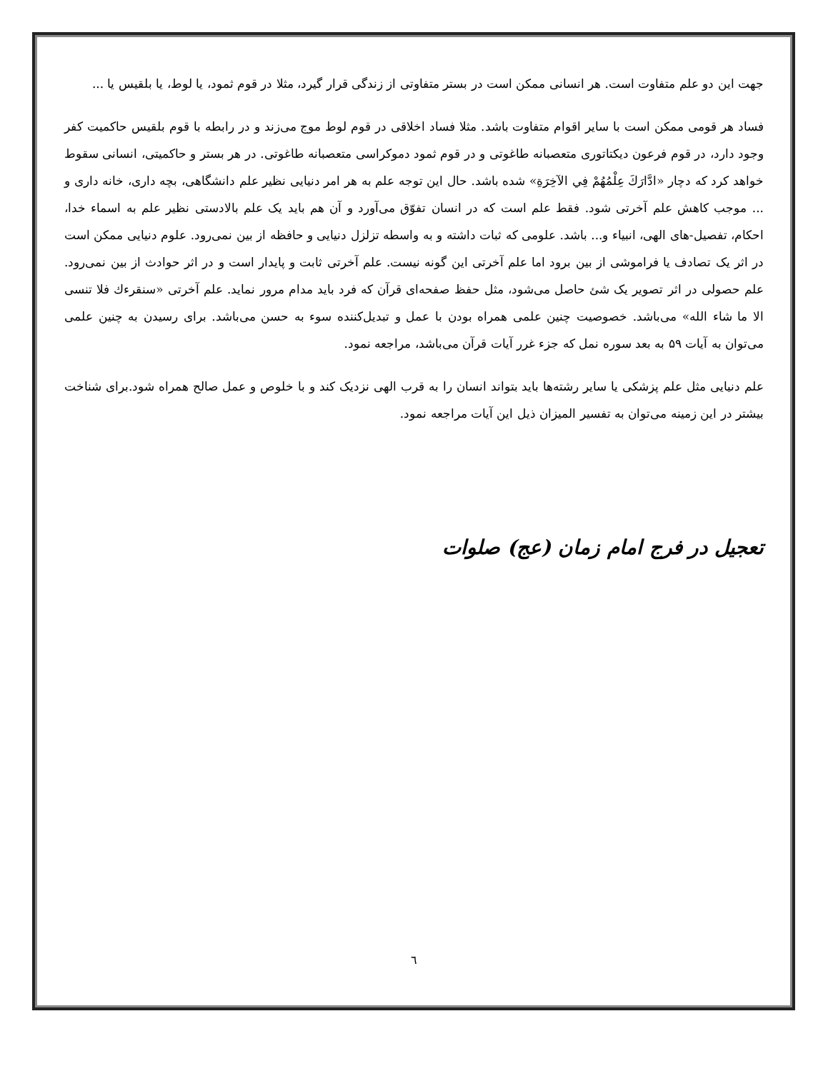جهت این دو علم متفاوت است. هر انسانی ممکن است در بستر متفاوتی از زندگی قرار گیرد، مثلا در قوم ثمود، یا لوط، یا بلقیس یا ...
فساد هر قومی ممکن است با سایر اقوام متفاوت باشد. مثلا فساد اخلاقی در قوم لوط موج می‌زند و در رابطه با قوم بلقیس حاکمیت کفر وجود دارد، در قوم فرعون دیکتاتوری متعصبانه طاغوتی و در قوم ثمود دموکراسی متعصبانه طاغوتی. در هر بستر و حاکمیتی، انسانی سقوط خواهد کرد که دچار «ادَّارَكَ عِلْمُهُمْ فِي الآخِرَةِ» شده باشد. حال این توجه علم به هر امر دنیایی نظیر علم دانشگاهی، بچه داری، خانه داری و ... موجب کاهش علم آخرتی شود. فقط علم است که در انسان تفوّق می‌آورد و آن هم باید یک علم بالادستی نظیر علم به اسماء خدا، احکام، تفصیل-های الهی، انبیاء و... باشد. علومی که ثبات داشته و به واسطه تزلزل دنیایی و حافظه از بین نمی‌رود. علوم دنیایی ممکن است در اثر یک تصادف یا فراموشی از بین برود اما علم آخرتی این گونه نیست. علم آخرتی ثابت و پایدار است و در اثر حوادث از بین نمی‌رود. علم حصولی در اثر تصویر یک شئ حاصل می‌شود، مثل حفظ صفحه‌ای قرآن که فرد باید مدام مرور نماید. علم آخرتی «سنقرءك فلا تنسى الا ما شاء الله» می‌باشد. خصوصیت چنین علمی همراه بودن با عمل و تبدیل‌کننده سوء به حسن می‌باشد. برای رسیدن به چنین علمی می‌توان به آیات ۵۹ به بعد سوره نمل که جزء غرر آیات قرآن می‌باشد، مراجعه نمود.
علم دنیایی مثل علم پزشکی یا سایر رشته‌ها باید بتواند انسان را به قرب الهی نزدیک کند و با خلوص و عمل صالح همراه شود.برای شناخت بیشتر در این زمینه می‌توان به تفسیر المیزان ذیل این آیات مراجعه نمود.
تعجیل در فرج امام زمان (عج) صلوات
٦